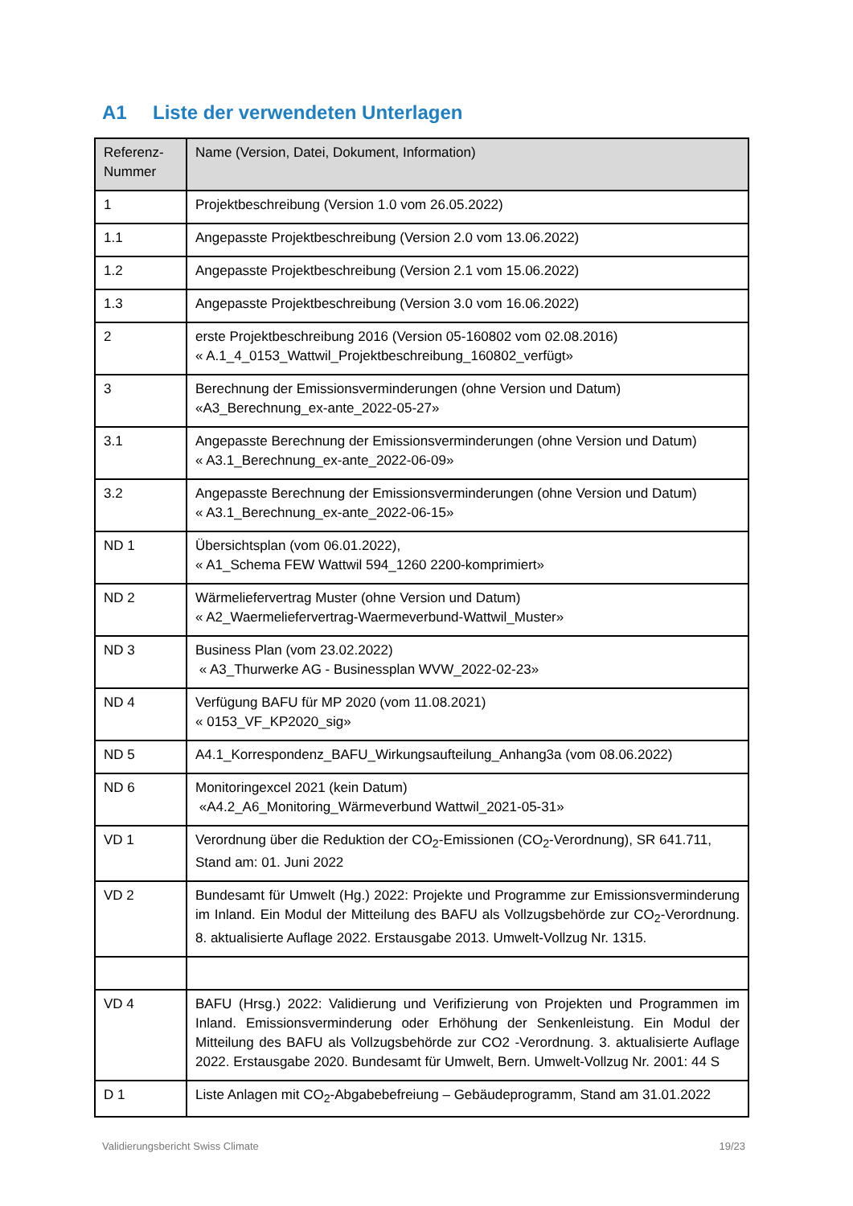A1 Liste der verwendeten Unterlagen
| Referenz- Nummer | Name (Version, Datei, Dokument, Information) |
| --- | --- |
| 1 | Projektbeschreibung (Version 1.0 vom 26.05.2022) |
| 1.1 | Angepasste Projektbeschreibung (Version 2.0 vom 13.06.2022) |
| 1.2 | Angepasste Projektbeschreibung (Version 2.1 vom 15.06.2022) |
| 1.3 | Angepasste Projektbeschreibung (Version 3.0 vom 16.06.2022) |
| 2 | erste Projektbeschreibung 2016 (Version 05-160802 vom 02.08.2016) « A.1_4_0153_Wattwil_Projektbeschreibung_160802_verfügt» |
| 3 | Berechnung der Emissionsverminderungen (ohne Version und Datum) «A3_Berechnung_ex-ante_2022-05-27» |
| 3.1 | Angepasste Berechnung der Emissionsverminderungen (ohne Version und Datum) « A3.1_Berechnung_ex-ante_2022-06-09» |
| 3.2 | Angepasste Berechnung der Emissionsverminderungen (ohne Version und Datum) « A3.1_Berechnung_ex-ante_2022-06-15» |
| ND 1 | Übersichtsplan (vom 06.01.2022), « A1_Schema FEW Wattwil 594_1260 2200-komprimiert» |
| ND 2 | Wärmeliefervertrag Muster (ohne Version und Datum) « A2_Waermeliefervertrag-Waermeverbund-Wattwil_Muster» |
| ND 3 | Business Plan (vom 23.02.2022) « A3_Thurwerke AG - Businessplan WVW_2022-02-23» |
| ND 4 | Verfügung BAFU für MP 2020 (vom 11.08.2021) « 0153_VF_KP2020_sig» |
| ND 5 | A4.1_Korrespondenz_BAFU_Wirkungsaufteilung_Anhang3a (vom 08.06.2022) |
| ND 6 | Monitoringexcel 2021 (kein Datum) «A4.2_A6_Monitoring_Wärmeverbund Wattwil_2021-05-31» |
| VD 1 | Verordnung über die Reduktion der CO<sub>2</sub>-Emissionen (CO<sub>2</sub>-Verordnung), SR 641.711, Stand am: 01. Juni 2022 |
| VD 2 | Bundesamt für Umwelt (Hg.) 2022: Projekte und Programme zur Emissionsverminderung im Inland. Ein Modul der Mitteilung des BAFU als Vollzugsbehörde zur CO<sub>2</sub>-Verordnung. 8. aktualisierte Auflage 2022. Erstausgabe 2013. Umwelt-Vollzug Nr. 1315. |
| VD 4 | BAFU (Hrsg.) 2022: Validierung und Verifizierung von Projekten und Programmen im Inland. Emissionsverminderung oder Erhöhung der Senkenleistung. Ein Modul der Mitteilung des BAFU als Vollzugsbehörde zur CO2 -Verordnung. 3. aktualisierte Auflage 2022. Erstausgabe 2020. Bundesamt für Umwelt, Bern. Umwelt-Vollzug Nr. 2001: 44 S |
| D 1 | Liste Anlagen mit CO<sub>2</sub>-Abgabebefreiung – Gebäudeprogramm, Stand am 31.01.2022 |
Validierungsbericht Swiss Climate 19/23